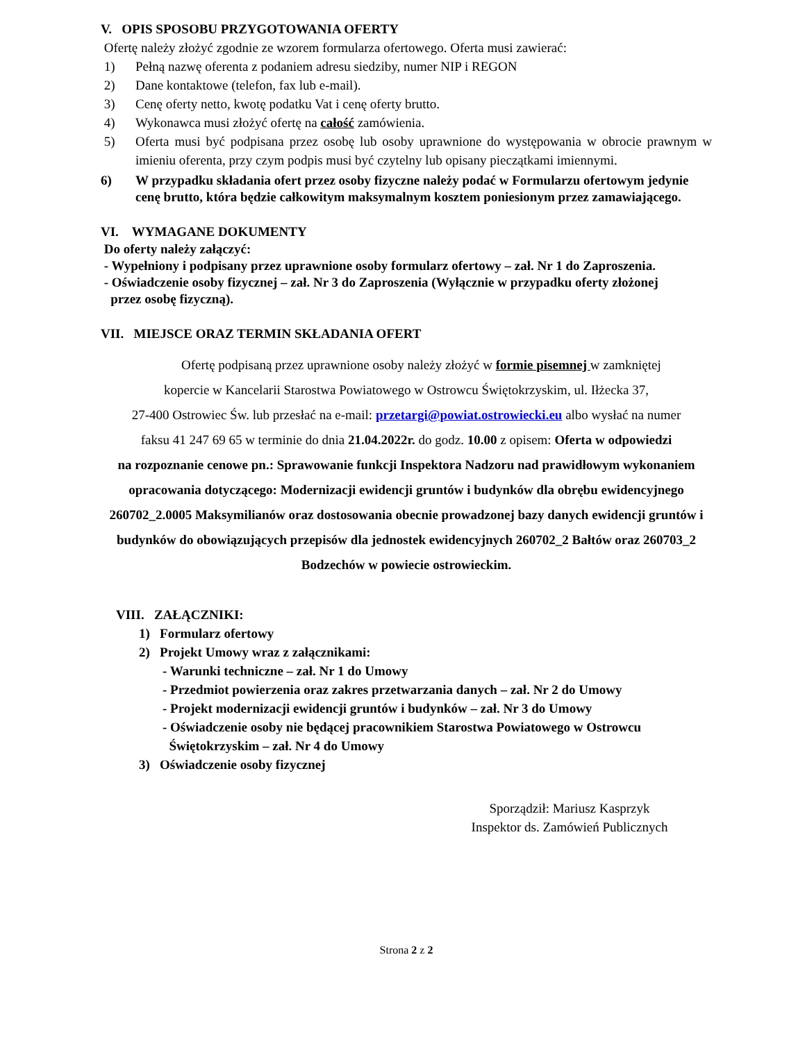V. OPIS SPOSOBU PRZYGOTOWANIA OFERTY
Ofertę należy złożyć zgodnie ze wzorem formularza ofertowego. Oferta musi zawierać:
1) Pełną nazwę oferenta z podaniem adresu siedziby, numer NIP i REGON
2) Dane kontaktowe (telefon, fax lub e-mail).
3) Cenę oferty netto, kwotę podatku Vat i cenę oferty brutto.
4) Wykonawca musi złożyć ofertę na całość zamówienia.
5) Oferta musi być podpisana przez osobę lub osoby uprawnione do występowania w obrocie prawnym w imieniu oferenta, przy czym podpis musi być czytelny lub opisany pieczątkami imiennymi.
6) W przypadku składania ofert przez osoby fizyczne należy podać w Formularzu ofertowym jedynie cenę brutto, która będzie całkowitym maksymalnym kosztem poniesionym przez zamawiającego.
VI. WYMAGANE DOKUMENTY
Do oferty należy załączyć:
- Wypełniony i podpisany przez uprawnione osoby formularz ofertowy – zał. Nr 1 do Zaproszenia.
- Oświadczenie osoby fizycznej – zał. Nr 3 do Zaproszenia (Wyłącznie w przypadku oferty złożonej
przez osobę fizyczną).
VII. MIEJSCE ORAZ TERMIN SKŁADANIA OFERT
Ofertę podpisaną przez uprawnione osoby należy złożyć w formie pisemnej w zamkniętej
kopercie w Kancelarii Starostwa Powiatowego w Ostrowcu Świętokrzyskim, ul. Iłżecka 37,
27-400 Ostrowiec Św. lub przesłać na e-mail: przetargi@powiat.ostrowiecki.eu albo wysłać na numer
faksu 41 247 69 65 w terminie do dnia 21.04.2022r. do godz. 10.00 z opisem: Oferta w odpowiedzi
na rozpoznanie cenowe pn.: Sprawowanie funkcji Inspektora Nadzoru nad prawidłowym wykonaniem opracowania dotyczącego: Modernizacji ewidencji gruntów i budynków dla obrębu ewidencyjnego 260702_2.0005 Maksymilianów oraz dostosowania obecnie prowadzonej bazy danych ewidencji gruntów i budynków do obowiązujących przepisów dla jednostek ewidencyjnych 260702_2 Bałtów oraz 260703_2 Bodzechów w powiecie ostrowieckim.
VIII. ZAŁĄCZNIKI:
1) Formularz ofertowy
2) Projekt Umowy wraz z załącznikami:
- Warunki techniczne – zał. Nr 1 do Umowy
- Przedmiot powierzenia oraz zakres przetwarzania danych – zał. Nr 2 do Umowy
- Projekt modernizacji ewidencji gruntów i budynków – zał. Nr 3 do Umowy
- Oświadczenie osoby nie będącej pracownikiem Starostwa Powiatowego w Ostrowcu
Świętokrzyskim – zał. Nr 4 do Umowy
3) Oświadczenie osoby fizycznej
Sporządził: Mariusz Kasprzyk
Inspektor ds. Zamówień Publicznych
Strona 2 z 2